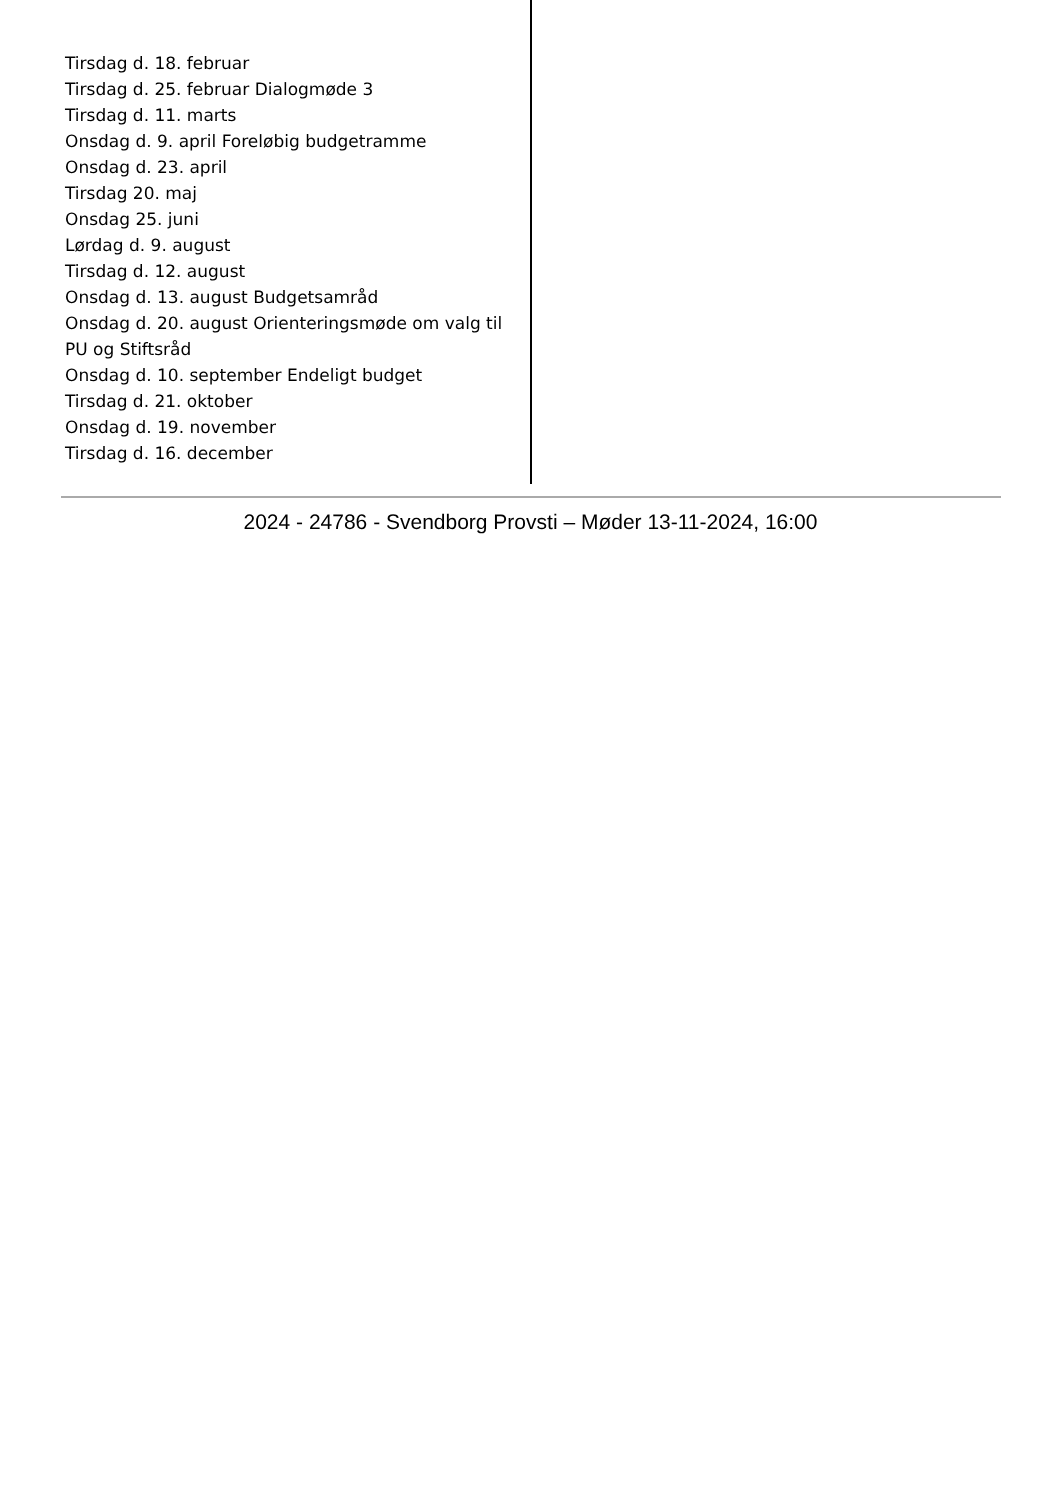Tirsdag d. 18. februar
Tirsdag d. 25. februar Dialogmøde 3
Tirsdag d. 11. marts
Onsdag d. 9. april Foreløbig budgetramme
Onsdag d. 23. april
Tirsdag 20. maj
Onsdag 25. juni
Lørdag d. 9. august
Tirsdag d. 12. august
Onsdag d. 13. august Budgetsamråd
Onsdag d. 20. august Orienteringsmøde om valg til PU og Stiftsråd
Onsdag d. 10. september Endeligt budget
Tirsdag d. 21. oktober
Onsdag d. 19. november
Tirsdag d. 16. december
2024 - 24786 - Svendborg Provsti – Møder 13-11-2024, 16:00